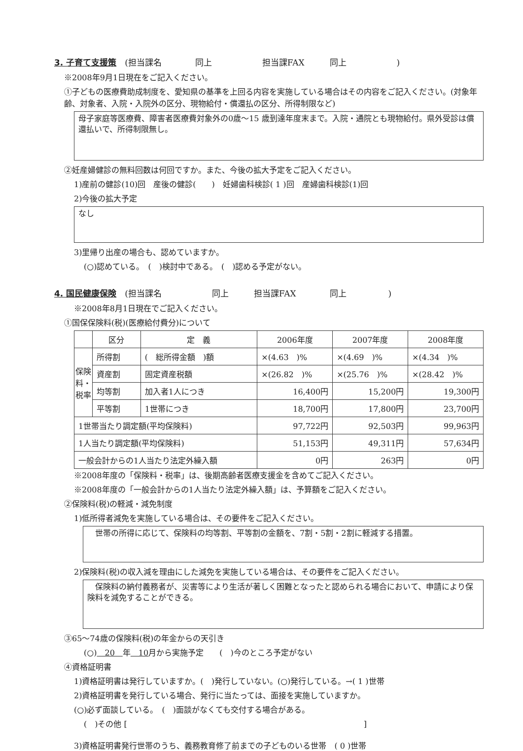3. 子育て支援策　(担当課名　　　　同上　　　　　　担当課FAX　　　同上　　　　　　)
※2008年9月1日現在をご記入ください。
①子どもの医療費助成制度を、愛知県の基準を上回る内容を実施している場合はその内容をご記入ください。(対象年齢、対象者、入院・入院外の区分、現物給付・償還払の区分、所得制限など)
母子家庭等医療費、障害者医療費対象外の0歳～15 歳到達年度末まで。入院・通院とも現物給付。県外受診は償還払いで、所得制限無し。
②妊産婦健診の無料回数は何回ですか。また、今後の拡大予定をご記入ください。
1)産前の健診(10)回　産後の健診(　　)　妊婦歯科検診( 1 )回　産婦歯科検診(1)回
2)今後の拡大予定
なし
3)里帰り出産の場合も、認めていますか。
(○)認めている。　(　)検討中である。　(　)認める予定がない。
4. 国民健康保険　(担当課名　　　　　　同上　　　担当課FAX　　　　同上　　　　　)
※2008年8月1日現在でご記入ください。
①国保保険料(税)(医療給付費分)について
| | 区分 | 定 義 | 2006年度 | 2007年度 | 2008年度 |
| --- | --- | --- | --- | --- | --- |
| 保険料・税率 | 所得割 | ( 総所得金額 )額 | ×(4.63 )% | ×(4.69 )% | ×(4.34 )% |
| | 資産割 | 固定資産税額 | ×(26.82 )% | ×(25.76 )% | ×(28.42 )% |
| | 均等割 | 加入者1人につき | 16,400円 | 15,200円 | 19,300円 |
| | 平等割 | 1世帯につき | 18,700円 | 17,800円 | 23,700円 |
| 1世帯当たり調定額(平均保険料) | | | 97,722円 | 92,503円 | 99,963円 |
| 1人当たり調定額(平均保険料) | | | 51,153円 | 49,311円 | 57,634円 |
| 一般会計からの1人当たり法定外繰入額 | | | 0円 | 263円 | 0円 |
※2008年度の「保険料・税率」は、後期高齢者医療支援金を含めてご記入ください。
※2008年度の「一般会計からの1人当たり法定外繰入額」は、予算額をご記入ください。
②保険料(税)の軽減・減免制度
1)低所得者減免を実施している場合は、その要件をご記入ください。
　世帯の所得に応じて、保険料の均等割、平等割の金額を、7割・5割・2割に軽減する措置。
2)保険料(税)の収入減を理由にした減免を実施している場合は、その要件をご記入ください。
　保険料の納付義務者が、災害等により生活が著しく困難となったと認められる場合において、申請により保険料を減免することができる。
③65～74歳の保険料(税)の年金からの天引き
(○)　20　年　10月から実施予定　　(　)今のところ予定がない
④資格証明書
1)資格証明書は発行していますか。(　)発行していない。(○)発行している。→( 1 )世帯
2)資格証明書を発行している場合、発行に当たっては、面接を実施していますか。
(○)必ず面談している。　(　)面談がなくても交付する場合がある。
(　)その他 [　　　　　　　　　　　　　　　　　　　　　　　　　　　　　　]
3)資格証明書発行世帯のうち、義務教育修了前までの子どものいる世帯　( 0 )世帯